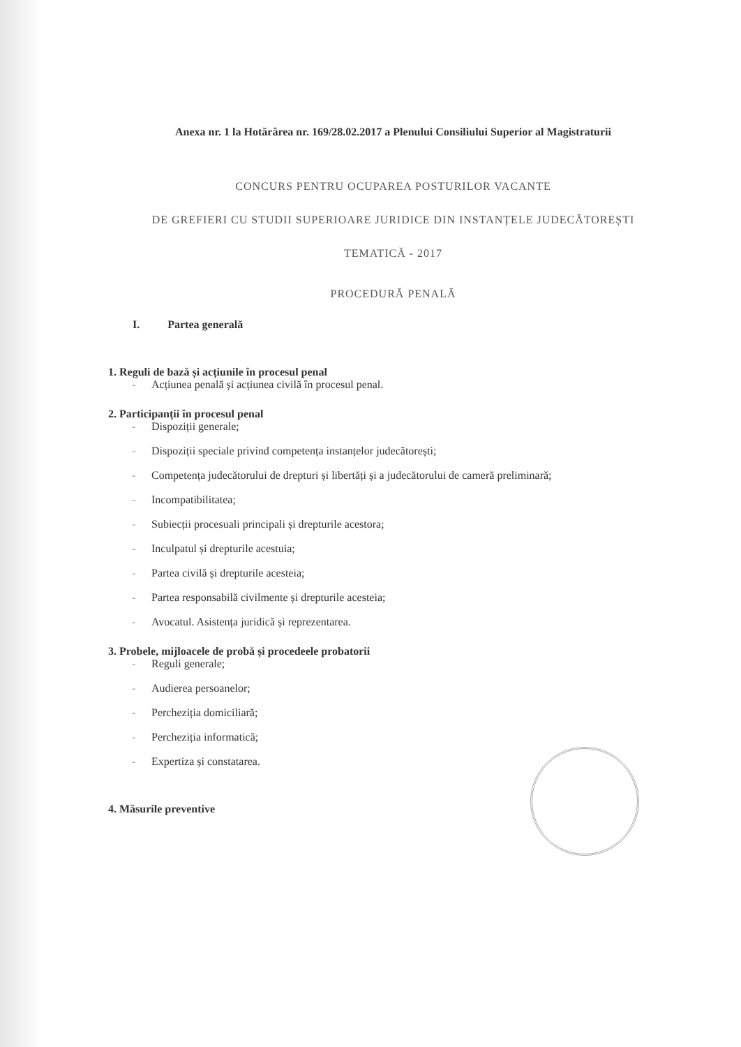Anexa nr. 1 la Hotărârea nr. 169/28.02.2017 a Plenului Consiliului Superior al Magistraturii
CONCURS PENTRU OCUPAREA POSTURILOR VACANTE
DE GREFIERI CU STUDII SUPERIOARE JURIDICE DIN INSTANȚELE JUDECĂTOREȘTI
TEMATICĂ - 2017
PROCEDURĂ PENALĂ
I. Partea generală
1. Reguli de bază și acțiunile în procesul penal
- Acțiunea penală și acțiunea civilă în procesul penal.
2. Participanții în procesul penal
- Dispoziții generale;
- Dispoziții speciale privind competența instanțelor judecătorești;
- Competența judecătorului de drepturi și libertăți și a judecătorului de cameră preliminară;
- Incompatibilitatea;
- Subiecții procesuali principali și drepturile acestora;
- Inculpatul și drepturile acestuia;
- Partea civilă și drepturile acesteia;
- Partea responsabilă civilmente și drepturile acesteia;
- Avocatul. Asistența juridică și reprezentarea.
3. Probele, mijloacele de probă și procedeele probatorii
- Reguli generale;
- Audierea persoanelor;
- Percheziția domiciliară;
- Percheziția informatică;
- Expertiza și constatarea.
4. Măsurile preventive